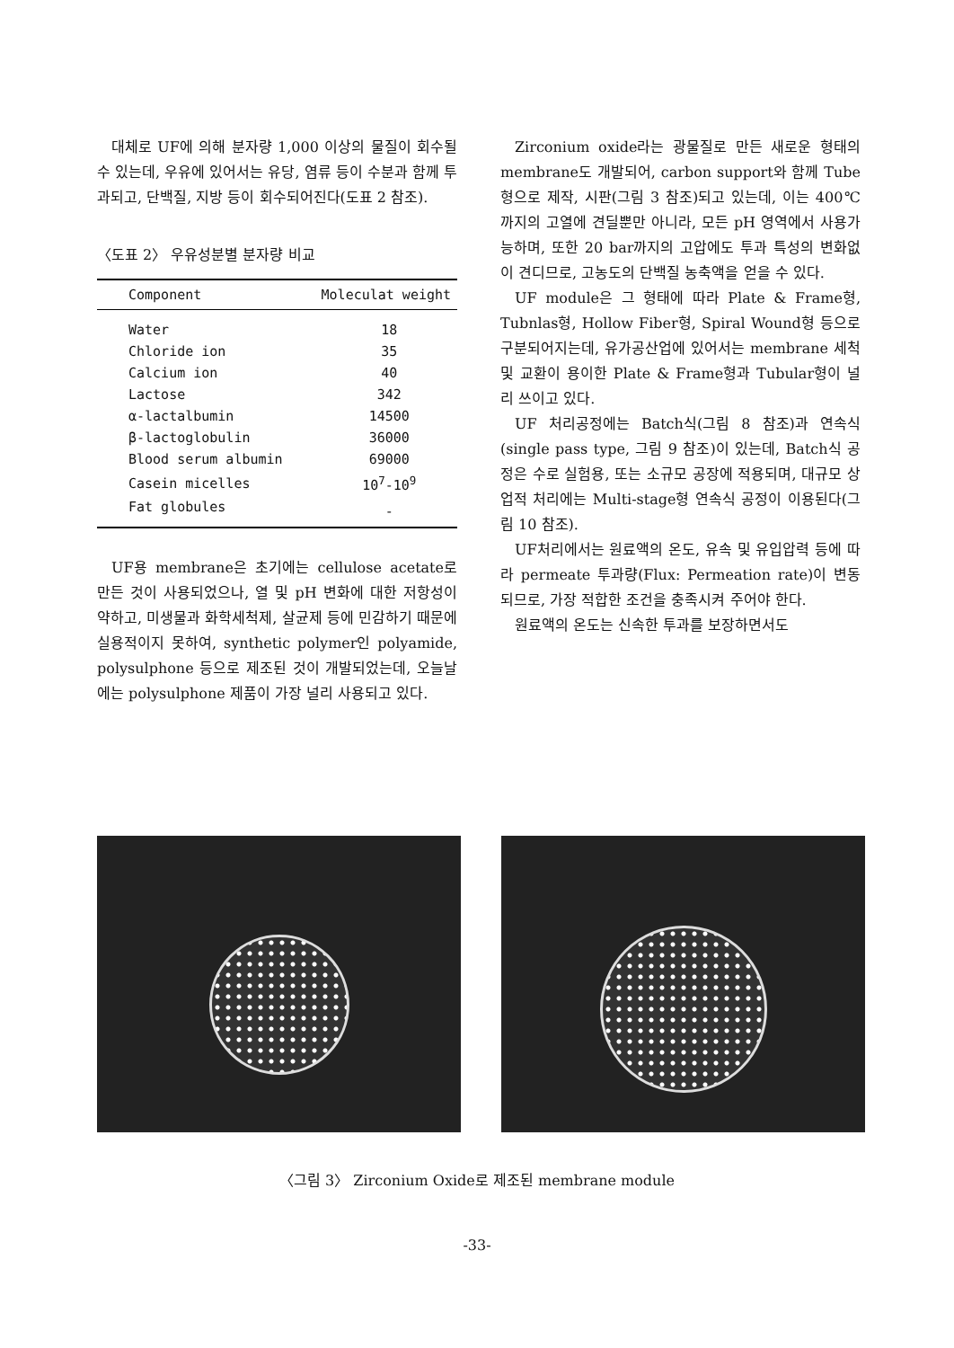대체로 UF에 의해 분자량 1,000 이상의 물질이 회수될 수 있는데, 우유에 있어서는 유당, 염류 등이 수분과 함께 투과되고, 단백질, 지방 등이 회수되어진다(도표 2 참조).
〈도표 2〉 우유성분별 분자량 비교
| Component | Moleculat weight |
| --- | --- |
| Water | 18 |
| Chloride ion | 35 |
| Calcium ion | 40 |
| Lactose | 342 |
| α-lactalbumin | 14500 |
| β-lactoglobulin | 36000 |
| Blood serum albumin | 69000 |
| Casein micelles | 10<sup>7</sup>-10<sup>9</sup> |
| Fat globules | - |
UF용 membrane은 초기에는 cellulose acetate로 만든 것이 사용되었으나, 열 및 pH 변화에 대한 저항성이 약하고, 미생물과 화학세척제, 살균제 등에 민감하기 때문에 실용적이지 못하여, synthetic polymer인 polyamide, polysulphone 등으로 제조된 것이 개발되었는데, 오늘날에는 polysulphone 제품이 가장 널리 사용되고 있다.
Zirconium oxide라는 광물질로 만든 새로운 형태의 membrane도 개발되어, carbon support와 함께 Tube형으로 제작, 시판(그림 3 참조)되고 있는데, 이는 400℃까지의 고열에 견딜뿐만 아니라, 모든 pH 영역에서 사용가능하며, 또한 20 bar까지의 고압에도 투과 특성의 변화없이 견디므로, 고농도의 단백질 농축액을 얻을 수 있다.
UF module은 그 형태에 따라 Plate & Frame형, Tubnlas형, Hollow Fiber형, Spiral Wound형 등으로 구분되어지는데, 유가공산업에 있어서는 membrane 세척 및 교환이 용이한 Plate & Frame형과 Tubular형이 널리 쓰이고 있다.
UF 처리공정에는 Batch식(그림 8 참조)과 연속식(single pass type, 그림 9 참조)이 있는데, Batch식 공정은 수로 실험용, 또는 소규모 공장에 적용되며, 대규모 상업적 처리에는 Multi-stage형 연속식 공정이 이용된다(그림 10 참조).
UF처리에서는 원료액의 온도, 유속 및 유입압력 등에 따라 permeate 투과량(Flux: Permeation rate)이 변동되므로, 가장 적합한 조건을 충족시켜 주어야 한다.
원료액의 온도는 신속한 투과를 보장하면서도
〈그림 3〉 Zirconium Oxide로 제조된 membrane module
-33-